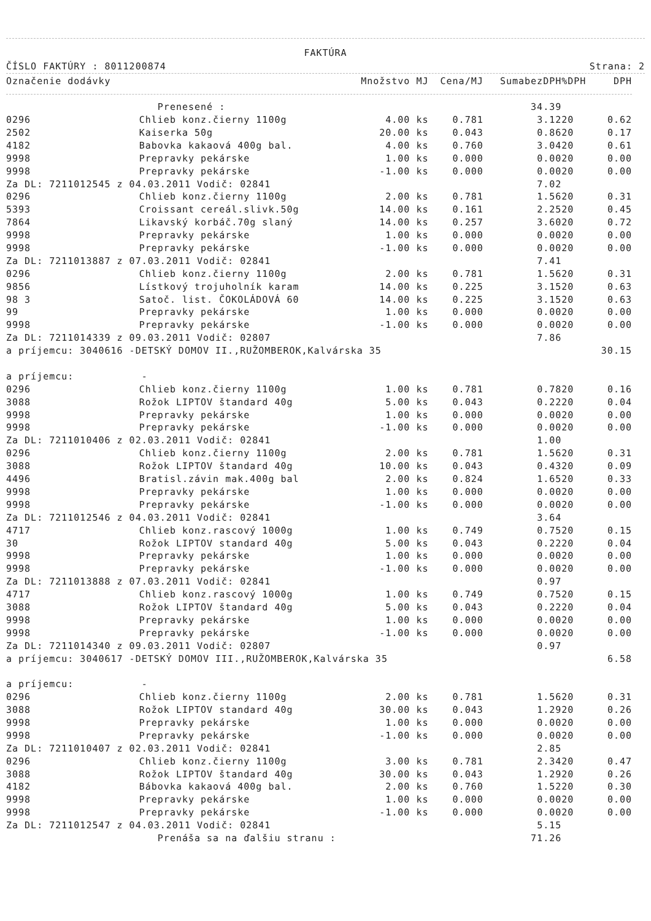FAKTÚRA
ČÍSLO FAKTÚRY : 8011200874 Strana: 2
| Označenie dodávky | | Množstvo MJ | Cena/MJ | SumabezDPH | %DPH | DPH |
| --- | --- | --- | --- | --- | --- | --- |
| | Prenesené : | | | 34.39 | | |
| 0296 | Chlieb konz.čierny 1100g | 4.00 ks | 0.781 | 3.12 | 20 | 0.62 |
| 2502 | Kaiserka 50g | 20.00 ks | 0.043 | 0.86 | 20 | 0.17 |
| 4182 | Babovka kakaová 400g bal. | 4.00 ks | 0.760 | 3.04 | 20 | 0.61 |
| 9998 | Prepravky pekárske | 1.00 ks | 0.000 | 0.00 | 20 | 0.00 |
| 9998 | Prepravky pekárske | -1.00 ks | 0.000 | 0.00 | 20 | 0.00 |
| Za DL: 7211012545 z 04.03.2011 Vodič: 02841 | | | | 7.02 | | |
| 0296 | Chlieb konz.čierny 1100g | 2.00 ks | 0.781 | 1.56 | 20 | 0.31 |
| 5393 | Croissant cereál.slivk.50g | 14.00 ks | 0.161 | 2.25 | 20 | 0.45 |
| 7864 | Likavský korbáč.70g slaný | 14.00 ks | 0.257 | 3.60 | 20 | 0.72 |
| 9998 | Prepravky pekárske | 1.00 ks | 0.000 | 0.00 | 20 | 0.00 |
| 9998 | Prepravky pekárske | -1.00 ks | 0.000 | 0.00 | 20 | 0.00 |
| Za DL: 7211013887 z 07.03.2011 Vodič: 02841 | | | | 7.41 | | |
| 0296 | Chlieb konz.čierny 1100g | 2.00 ks | 0.781 | 1.56 | 20 | 0.31 |
| 9856 | Lístkový trojuholník karam | 14.00 ks | 0.225 | 3.15 | 20 | 0.63 |
| 98 3 | Satoč. list. ČOKOLÁDOVÁ 60 | 14.00 ks | 0.225 | 3.15 | 20 | 0.63 |
| 99 | Prepravky pekárske | 1.00 ks | 0.000 | 0.00 | 20 | 0.00 |
| 9998 | Prepravky pekárske | -1.00 ks | 0.000 | 0.00 | 20 | 0.00 |
| Za DL: 7211014339 z 09.03.2011 Vodič: 02807 | | | | 7.86 | | |
| a príjemcu: 3040616 -DETSKÝ DOMOV II.,RUŽOMBEROK,Kalvárska 35 | | | | | | 30.15 |
| a príjemcu: - | | | | | | |
| 0296 | Chlieb konz.čierny 1100g | 1.00 ks | 0.781 | 0.78 | 20 | 0.16 |
| 3088 | Rožok LIPTOV štandard 40g | 5.00 ks | 0.043 | 0.22 | 20 | 0.04 |
| 9998 | Prepravky pekárske | 1.00 ks | 0.000 | 0.00 | 20 | 0.00 |
| 9998 | Prepravky pekárske | -1.00 ks | 0.000 | 0.00 | 20 | 0.00 |
| Za DL: 7211010406 z 02.03.2011 Vodič: 02841 | | | | 1.00 | | |
| 0296 | Chlieb konz.čierny 1100g | 2.00 ks | 0.781 | 1.56 | 20 | 0.31 |
| 3088 | Rožok LIPTOV štandard 40g | 10.00 ks | 0.043 | 0.43 | 20 | 0.09 |
| 4496 | Bratisl.závin mak.400g bal | 2.00 ks | 0.824 | 1.65 | 20 | 0.33 |
| 9998 | Prepravky pekárske | 1.00 ks | 0.000 | 0.00 | 20 | 0.00 |
| 9998 | Prepravky pekárske | -1.00 ks | 0.000 | 0.00 | 20 | 0.00 |
| Za DL: 7211012546 z 04.03.2011 Vodič: 02841 | | | | 3.64 | | |
| 4717 | Chlieb konz.rascový 1000g | 1.00 ks | 0.749 | 0.75 | 20 | 0.15 |
| 30 | Rožok LIPTOV standard 40g | 5.00 ks | 0.043 | 0.22 | 20 | 0.04 |
| 9998 | Prepravky pekárske | 1.00 ks | 0.000 | 0.00 | 20 | 0.00 |
| 9998 | Prepravky pekárske | -1.00 ks | 0.000 | 0.00 | 20 | 0.00 |
| Za DL: 7211013888 z 07.03.2011 Vodič: 02841 | | | | 0.97 | | |
| 4717 | Chlieb konz.rascový 1000g | 1.00 ks | 0.749 | 0.75 | 20 | 0.15 |
| 3088 | Rožok LIPTOV štandard 40g | 5.00 ks | 0.043 | 0.22 | 20 | 0.04 |
| 9998 | Prepravky pekárske | 1.00 ks | 0.000 | 0.00 | 20 | 0.00 |
| 9998 | Prepravky pekárske | -1.00 ks | 0.000 | 0.00 | 20 | 0.00 |
| Za DL: 7211014340 z 09.03.2011 Vodič: 02807 | | | | 0.97 | | |
| a príjemcu: 3040617 -DETSKÝ DOMOV III.,RUŽOMBEROK,Kalvárska 35 | | | | | | 6.58 |
| a príjemcu: - | | | | | | |
| 0296 | Chlieb konz.čierny 1100g | 2.00 ks | 0.781 | 1.56 | 20 | 0.31 |
| 3088 | Rožok LIPTOV standard 40g | 30.00 ks | 0.043 | 1.29 | 20 | 0.26 |
| 9998 | Prepravky pekárske | 1.00 ks | 0.000 | 0.00 | 20 | 0.00 |
| 9998 | Prepravky pekárske | -1.00 ks | 0.000 | 0.00 | 20 | 0.00 |
| Za DL: 7211010407 z 02.03.2011 Vodič: 02841 | | | | 2.85 | | |
| 0296 | Chlieb konz.čierny 1100g | 3.00 ks | 0.781 | 2.34 | 20 | 0.47 |
| 3088 | Rožok LIPTOV štandard 40g | 30.00 ks | 0.043 | 1.29 | 20 | 0.26 |
| 4182 | Bábovka kakaová 400g bal. | 2.00 ks | 0.760 | 1.52 | 20 | 0.30 |
| 9998 | Prepravky pekárske | 1.00 ks | 0.000 | 0.00 | 20 | 0.00 |
| 9998 | Prepravky pekárske | -1.00 ks | 0.000 | 0.00 | 20 | 0.00 |
| Za DL: 7211012547 z 04.03.2011 Vodič: 02841 | | | | 5.15 | | |
| | Prenáša sa na ďalšiu stranu : | | | 71.26 | | |